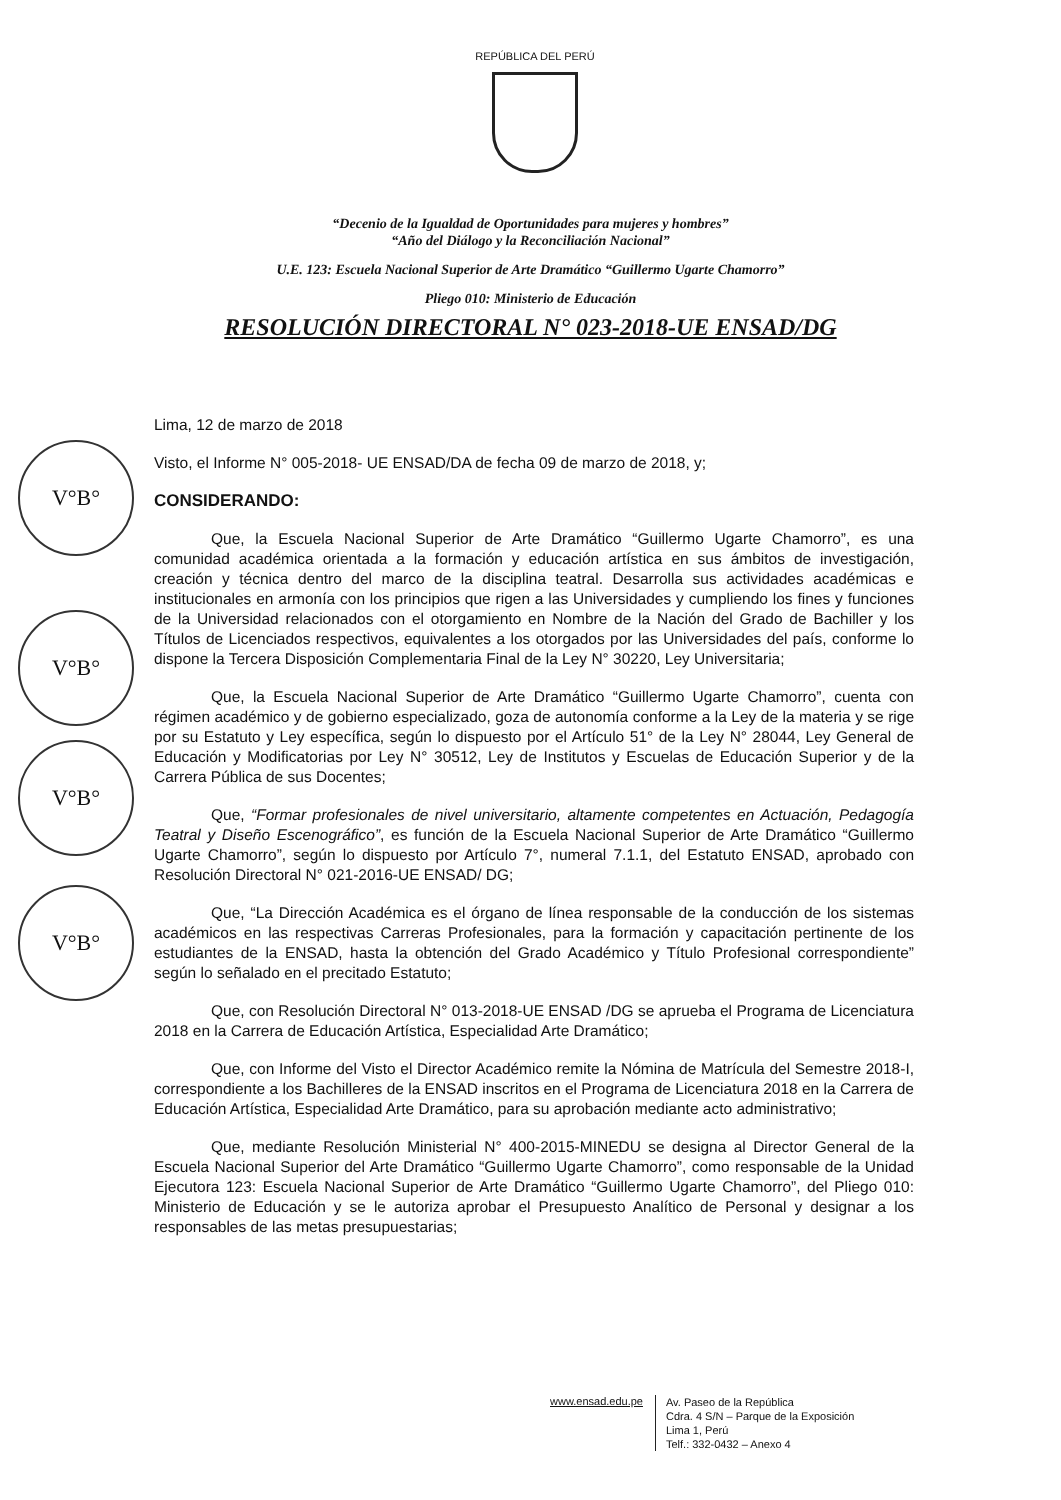REPÚBLICA DEL PERÚ
V°B°
V°B°
V°B°
V°B°
“Decenio de la Igualdad de Oportunidades para mujeres y hombres”
“Año del Diálogo y la Reconciliación Nacional”
U.E. 123: Escuela Nacional Superior de Arte Dramático “Guillermo Ugarte Chamorro”
Pliego 010: Ministerio de Educación
RESOLUCIÓN DIRECTORAL N° 023-2018-UE ENSAD/DG
Lima, 12 de marzo de 2018
Visto, el Informe N° 005-2018- UE ENSAD/DA de fecha 09 de marzo de 2018, y;
CONSIDERANDO:
Que, la Escuela Nacional Superior de Arte Dramático “Guillermo Ugarte Chamorro”, es una comunidad académica orientada a la formación y educación artística en sus ámbitos de investigación, creación y técnica dentro del marco de la disciplina teatral. Desarrolla sus actividades académicas e institucionales en armonía con los principios que rigen a las Universidades y cumpliendo los fines y funciones de la Universidad relacionados con el otorgamiento en Nombre de la Nación del Grado de Bachiller y los Títulos de Licenciados respectivos, equivalentes a los otorgados por las Universidades del país, conforme lo dispone la Tercera Disposición Complementaria Final de la Ley N° 30220, Ley Universitaria;
Que, la Escuela Nacional Superior de Arte Dramático “Guillermo Ugarte Chamorro”, cuenta con régimen académico y de gobierno especializado, goza de autonomía conforme a la Ley de la materia y se rige por su Estatuto y Ley específica, según lo dispuesto por el Artículo 51° de la Ley N° 28044, Ley General de Educación y Modificatorias por Ley N° 30512, Ley de Institutos y Escuelas de Educación Superior y de la Carrera Pública de sus Docentes;
Que, “Formar profesionales de nivel universitario, altamente competentes en Actuación, Pedagogía Teatral y Diseño Escenográfico”, es función de la Escuela Nacional Superior de Arte Dramático “Guillermo Ugarte Chamorro”, según lo dispuesto por Artículo 7°, numeral 7.1.1, del Estatuto ENSAD, aprobado con Resolución Directoral N° 021-2016-UE ENSAD/ DG;
Que, “La Dirección Académica es el órgano de línea responsable de la conducción de los sistemas académicos en las respectivas Carreras Profesionales, para la formación y capacitación pertinente de los estudiantes de la ENSAD, hasta la obtención del Grado Académico y Título Profesional correspondiente” según lo señalado en el precitado Estatuto;
Que, con Resolución Directoral N° 013-2018-UE ENSAD /DG se aprueba el Programa de Licenciatura 2018 en la Carrera de Educación Artística, Especialidad Arte Dramático;
Que, con Informe del Visto el Director Académico remite la Nómina de Matrícula del Semestre 2018-I, correspondiente a los Bachilleres de la ENSAD inscritos en el Programa de Licenciatura 2018 en la Carrera de Educación Artística, Especialidad Arte Dramático, para su aprobación mediante acto administrativo;
Que, mediante Resolución Ministerial N° 400-2015-MINEDU se designa al Director General de la Escuela Nacional Superior del Arte Dramático “Guillermo Ugarte Chamorro”, como responsable de la Unidad Ejecutora 123: Escuela Nacional Superior de Arte Dramático “Guillermo Ugarte Chamorro”, del Pliego 010: Ministerio de Educación y se le autoriza aprobar el Presupuesto Analítico de Personal y designar a los responsables de las metas presupuestarias;
www.ensad.edu.pe
Av. Paseo de la República
Cdra. 4 S/N – Parque de la Exposición
Lima 1, Perú
Telf.: 332-0432 – Anexo 4